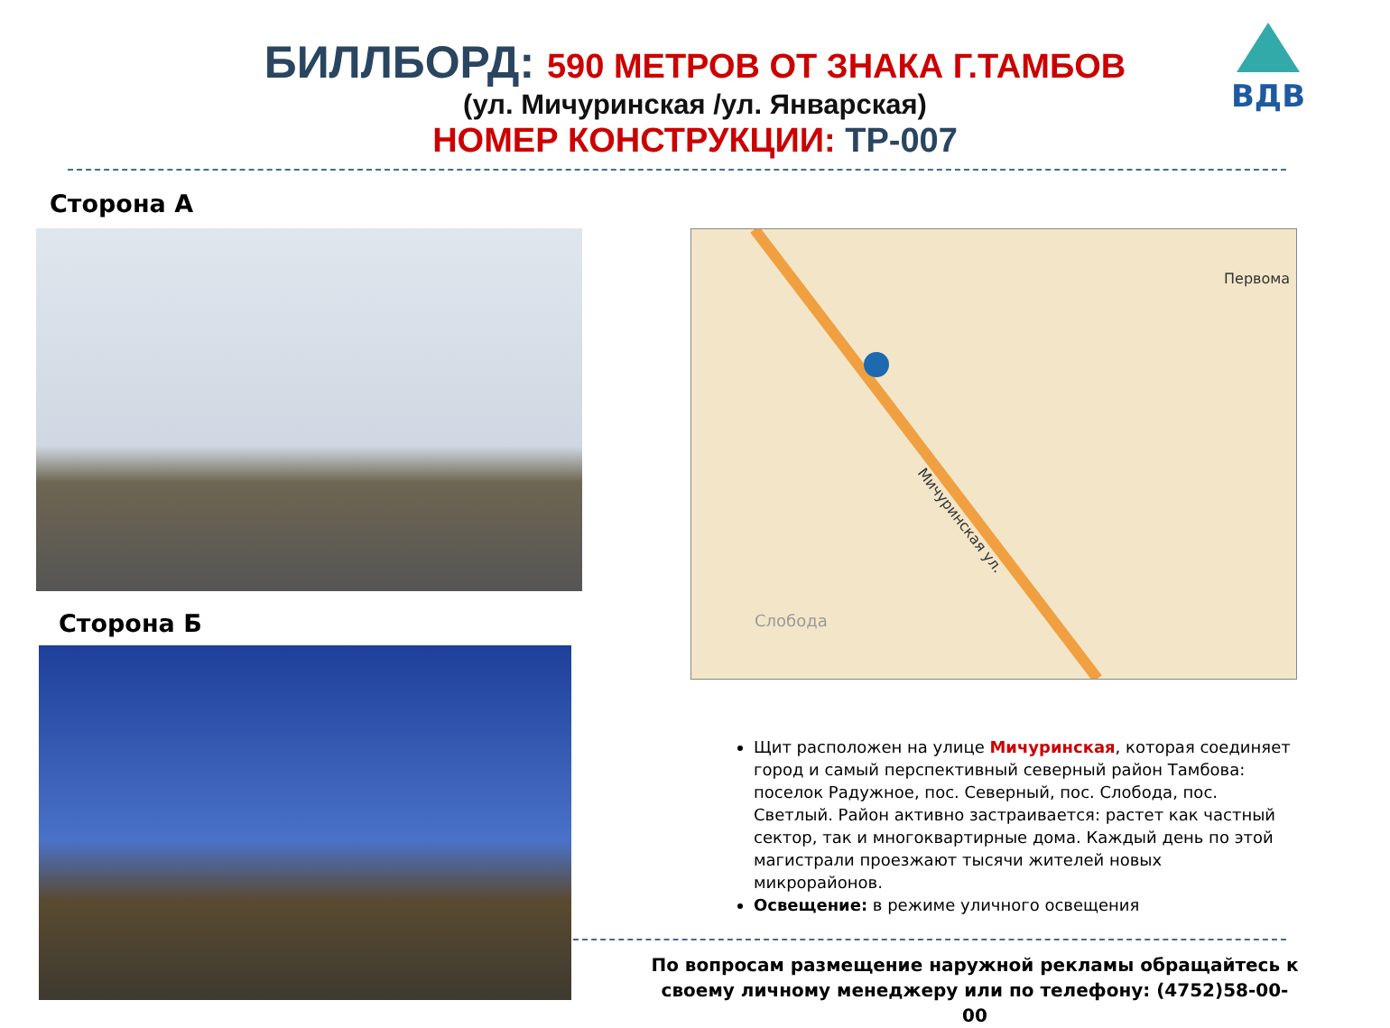БИЛЛБОРД: 590 МЕТРОВ ОТ ЗНАКА Г.ТАМБОВ
(ул. Мичуринская /ул. Январская)
НОМЕР КОНСТРУКЦИИ: ТР-007
ВДВ
Сторона А
Сторона Б
Первома
Слобода
Мичуринская ул.
Щит расположен на улице Мичуринская, которая соединяет город и самый перспективный северный район Тамбова: поселок Радужное, пос. Северный, пос. Слобода, пос. Светлый. Район активно застраивается: растет как частный сектор, так и многоквартирные дома. Каждый день по этой магистрали проезжают тысячи жителей новых микрорайонов.
Освещение: в режиме уличного освещения
По вопросам размещение наружной рекламы обращайтесь к своему личному менеджеру или по телефону: (4752)58-00-00